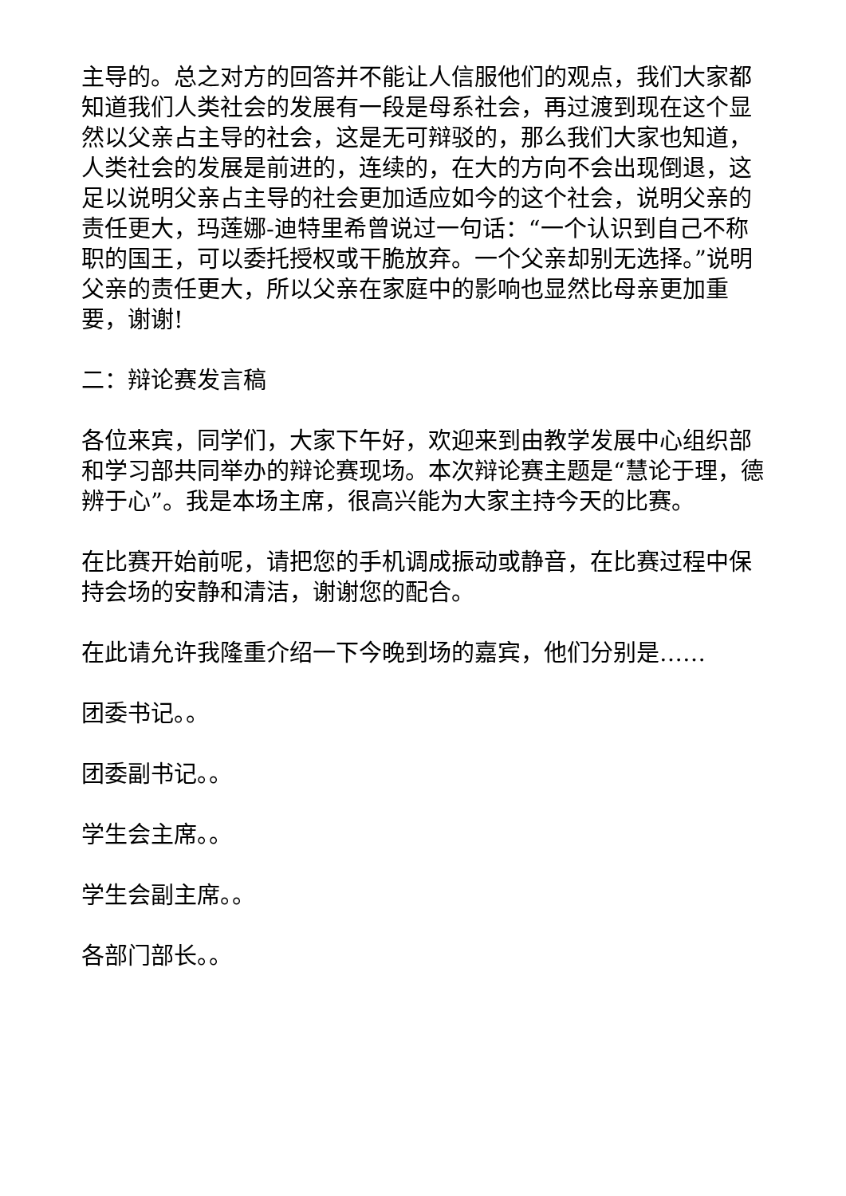主导的。总之对方的回答并不能让人信服他们的观点，我们大家都知道我们人类社会的发展有一段是母系社会，再过渡到现在这个显然以父亲占主导的社会，这是无可辩驳的，那么我们大家也知道，人类社会的发展是前进的，连续的，在大的方向不会出现倒退，这足以说明父亲占主导的社会更加适应如今的这个社会，说明父亲的责任更大，玛莲娜-迪特里希曾说过一句话：“一个认识到自己不称职的国王，可以委托授权或干脆放弃。一个父亲却别无选择。”说明父亲的责任更大，所以父亲在家庭中的影响也显然比母亲更加重要，谢谢!
二：辩论赛发言稿
各位来宾，同学们，大家下午好，欢迎来到由教学发展中心组织部和学习部共同举办的辩论赛现场。本次辩论赛主题是“慧论于理，德辨于心”。我是本场主席，很高兴能为大家主持今天的比赛。
在比赛开始前呢，请把您的手机调成振动或静音，在比赛过程中保持会场的安静和清洁，谢谢您的配合。
在此请允许我隆重介绍一下今晚到场的嘉宾，他们分别是……
团委书记。。
团委副书记。。
学生会主席。。
学生会副主席。。
各部门部长。。